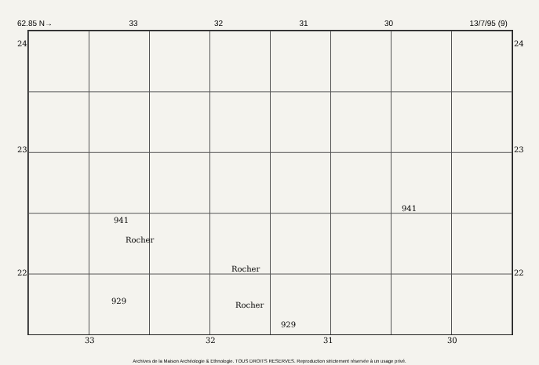62.85 N→ 33 32 31 30 13/7/95 (9)
24
23
22
24
23
22
Rocher
Rocher
Rocher 929
929
941
941
33 32 31 30
Archives de la Maison Archéologie & Ethnologie. TOUS DROITS RESERVES. Reproduction strictement réservée à un usage privé.